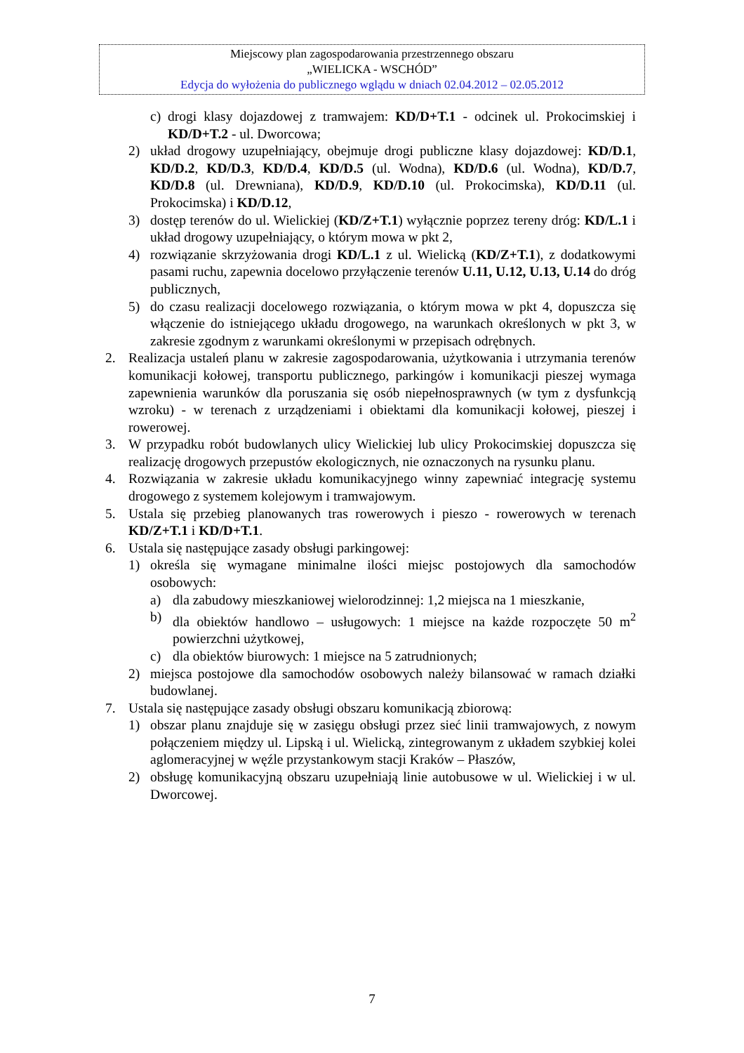Miejscowy plan zagospodarowania przestrzennego obszaru
„WIELICKA - WSCHÓD”
Edycja do wyłożenia do publicznego wglądu w dniach 02.04.2012 – 02.05.2012
c) drogi klasy dojazdowej z tramwajem: KD/D+T.1 - odcinek ul. Prokocimskiej i KD/D+T.2 - ul. Dworcowa;
2) układ drogowy uzupełniający, obejmuje drogi publiczne klasy dojazdowej: KD/D.1, KD/D.2, KD/D.3, KD/D.4, KD/D.5 (ul. Wodna), KD/D.6 (ul. Wodna), KD/D.7, KD/D.8 (ul. Drewniana), KD/D.9, KD/D.10 (ul. Prokocimska), KD/D.11 (ul. Prokocimska) i KD/D.12,
3) dostęp terenów do ul. Wielickiej (KD/Z+T.1) wyłącznie poprzez tereny dróg: KD/L.1 i układ drogowy uzupełniający, o którym mowa w pkt 2,
4) rozwiązanie skrzyżowania drogi KD/L.1 z ul. Wielicką (KD/Z+T.1), z dodatkowymi pasami ruchu, zapewnia docelowo przyłączenie terenów U.11, U.12, U.13, U.14 do dróg publicznych,
5) do czasu realizacji docelowego rozwiązania, o którym mowa w pkt 4, dopuszcza się włączenie do istniejącego układu drogowego, na warunkach określonych w pkt 3, w zakresie zgodnym z warunkami określonymi w przepisach odrębnych.
2. Realizacja ustaleń planu w zakresie zagospodarowania, użytkowania i utrzymania terenów komunikacji kołowej, transportu publicznego, parkingów i komunikacji pieszej wymaga zapewnienia warunków dla poruszania się osób niepełnosprawnych (w tym z dysfunkcją wzroku) - w terenach z urządzeniami i obiektami dla komunikacji kołowej, pieszej i rowerowej.
3. W przypadku robót budowlanych ulicy Wielickiej lub ulicy Prokocimskiej dopuszcza się realizację drogowych przepustów ekologicznych, nie oznaczonych na rysunku planu.
4. Rozwiązania w zakresie układu komunikacyjnego winny zapewniać integrację systemu drogowego z systemem kolejowym i tramwajowym.
5. Ustala się przebieg planowanych tras rowerowych i pieszo - rowerowych w terenach KD/Z+T.1 i KD/D+T.1.
6. Ustala się następujące zasady obsługi parkingowej:
1) określa się wymagane minimalne ilości miejsc postojowych dla samochodów osobowych:
a) dla zabudowy mieszkaniowej wielorodzinnej: 1,2 miejsca na 1 mieszkanie,
b) dla obiektów handlowo – usługowych: 1 miejsce na każde rozpoczęte 50 m<sup>2</sup> powierzchni użytkowej,
c) dla obiektów biurowych: 1 miejsce na 5 zatrudnionych;
2) miejsca postojowe dla samochodów osobowych należy bilansować w ramach działki budowlanej.
7. Ustala się następujące zasady obsługi obszaru komunikacją zbiorową:
1) obszar planu znajduje się w zasięgu obsługi przez sieć linii tramwajowych, z nowym połączeniem między ul. Lipską i ul. Wielicką, zintegrowanym z układem szybkiej kolei aglomeracyjnej w węźle przystankowym stacji Kraków – Płaszów,
2) obsługę komunikacyjną obszaru uzupełniają linie autobusowe w ul. Wielickiej i w ul. Dworcowej.
7